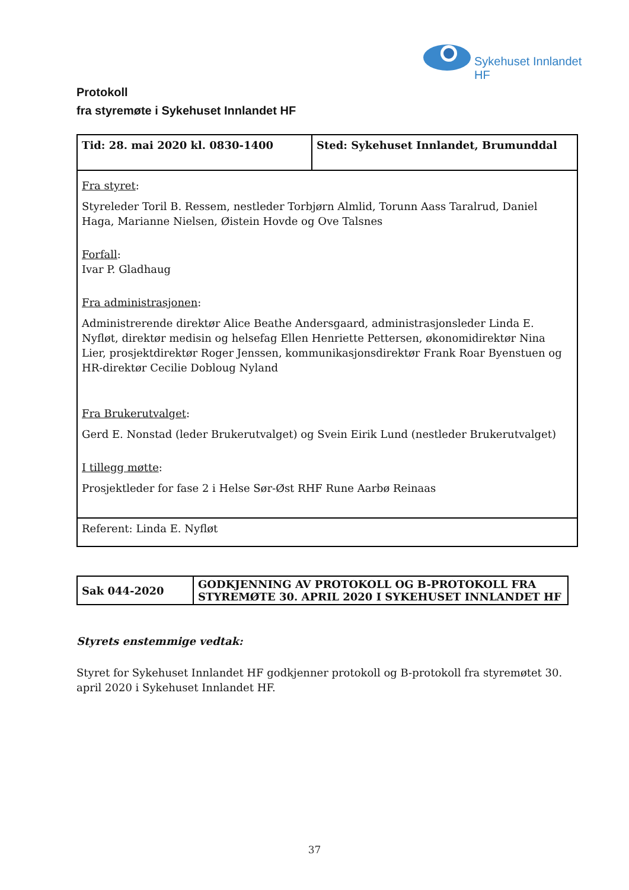Sykehuset Innlandet HF
Protokoll
fra styremøte i Sykehuset Innlandet HF
| Tid: 28. mai 2020 kl. 0830-1400 | Sted: Sykehuset Innlandet, Brumunddal |
| Fra styret : Styreleder Toril B. Ressem, nestleder Torbjørn Almlid, Torunn Aass Taralrud, Daniel Haga, Marianne Nielsen, Øistein Hovde og Ove Talsnes Forfall : Ivar P. Gladhaug Fra administrasjonen : Administrerende direktør Alice Beathe Andersgaard, administrasjonsleder Linda E. Nyfløt, direktør medisin og helsefag Ellen Henriette Pettersen, økonomidirektør Nina Lier, prosjektdirektør Roger Jenssen, kommunikasjonsdirektør Frank Roar Byenstuen og HR-direktør Cecilie Dobloug Nyland Fra Brukerutvalget : Gerd E. Nonstad (leder Brukerutvalget) og Svein Eirik Lund (nestleder Brukerutvalget) I tillegg møtte : Prosjektleder for fase 2 i Helse Sør-Øst RHF Rune Aarbø Reinaas | |
| Referent: Linda E. Nyfløt | |
| Sak 044-2020 | GODKJENNING AV PROTOKOLL OG B-PROTOKOLL FRA STYREMØTE 30. APRIL 2020 I SYKEHUSET INNLANDET HF |
Styrets enstemmige vedtak:
Styret for Sykehuset Innlandet HF godkjenner protokoll og B-protokoll fra styremøtet 30. april 2020 i Sykehuset Innlandet HF.
37